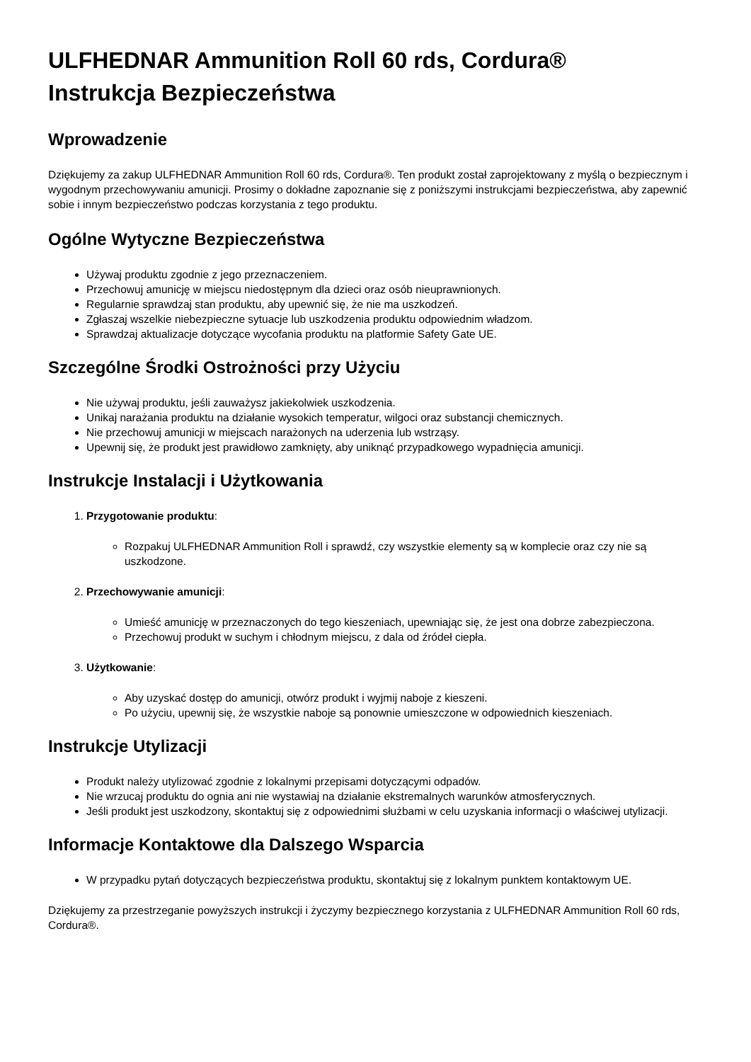ULFHEDNAR Ammunition Roll 60 rds, Cordura®
Instrukcja Bezpieczeństwa
Wprowadzenie
Dziękujemy za zakup ULFHEDNAR Ammunition Roll 60 rds, Cordura®. Ten produkt został zaprojektowany z myślą o bezpiecznym i wygodnym przechowywaniu amunicji. Prosimy o dokładne zapoznanie się z poniższymi instrukcjami bezpieczeństwa, aby zapewnić sobie i innym bezpieczeństwo podczas korzystania z tego produktu.
Ogólne Wytyczne Bezpieczeństwa
Używaj produktu zgodnie z jego przeznaczeniem.
Przechowuj amunicję w miejscu niedostępnym dla dzieci oraz osób nieuprawnionych.
Regularnie sprawdzaj stan produktu, aby upewnić się, że nie ma uszkodzeń.
Zgłaszaj wszelkie niebezpieczne sytuacje lub uszkodzenia produktu odpowiednim władzom.
Sprawdzaj aktualizacje dotyczące wycofania produktu na platformie Safety Gate UE.
Szczególne Środki Ostrożności przy Użyciu
Nie używaj produktu, jeśli zauważysz jakiekolwiek uszkodzenia.
Unikaj narażania produktu na działanie wysokich temperatur, wilgoci oraz substancji chemicznych.
Nie przechowuj amunicji w miejscach narażonych na uderzenia lub wstrząsy.
Upewnij się, że produkt jest prawidłowo zamknięty, aby uniknąć przypadkowego wypadnięcia amunicji.
Instrukcje Instalacji i Użytkowania
1. Przygotowanie produktu:
Rozpakuj ULFHEDNAR Ammunition Roll i sprawdź, czy wszystkie elementy są w komplecie oraz czy nie są uszkodzone.
2. Przechowywanie amunicji:
Umieść amunicję w przeznaczonych do tego kieszeniach, upewniając się, że jest ona dobrze zabezpieczona.
Przechowuj produkt w suchym i chłodnym miejscu, z dala od źródeł ciepła.
3. Użytkowanie:
Aby uzyskać dostęp do amunicji, otwórz produkt i wyjmij naboje z kieszeni.
Po użyciu, upewnij się, że wszystkie naboje są ponownie umieszczone w odpowiednich kieszeniach.
Instrukcje Utylizacji
Produkt należy utylizować zgodnie z lokalnymi przepisami dotyczącymi odpadów.
Nie wrzucaj produktu do ognia ani nie wystawiaj na działanie ekstremalnych warunków atmosferycznych.
Jeśli produkt jest uszkodzony, skontaktuj się z odpowiednimi służbami w celu uzyskania informacji o właściwej utylizacji.
Informacje Kontaktowe dla Dalszego Wsparcia
W przypadku pytań dotyczących bezpieczeństwa produktu, skontaktuj się z lokalnym punktem kontaktowym UE.
Dziękujemy za przestrzeganie powyższych instrukcji i życzymy bezpiecznego korzystania z ULFHEDNAR Ammunition Roll 60 rds, Cordura®.